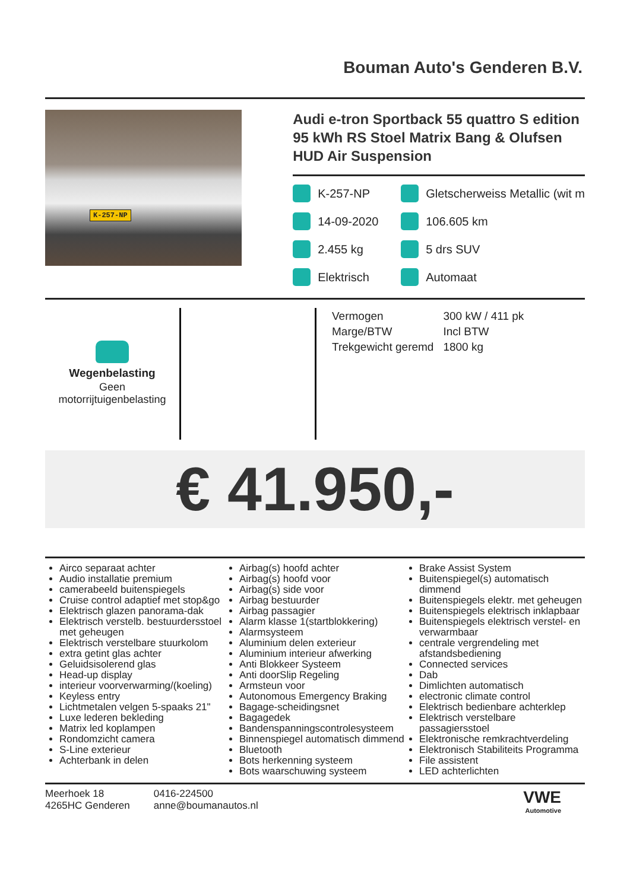Bouman Auto's Genderen B.V.
K-257-NP
Audi e-tron Sportback 55 quattro S edition 95 kWh RS Stoel Matrix Bang & Olufsen HUD Air Suspension
K-257-NP
Gletscherweiss Metallic (wit m
14-09-2020
106.605 km
2.455 kg
5 drs SUV
Elektrisch
Automaat
Wegenbelasting
Geen motorrijtuigenbelasting
| Vermogen | 300 kW / 411 pk |
| Marge/BTW | Incl BTW |
| Trekgewicht geremd | 1800 kg |
€ 41.950,-
Airco separaat achter
Audio installatie premium
camerabeeld buitenspiegels
Cruise control adaptief met stop&go
Elektrisch glazen panorama-dak
Elektrisch verstelb. bestuurdersstoel met geheugen
Elektrisch verstelbare stuurkolom
extra getint glas achter
Geluidsisolerend glas
Head-up display
interieur voorverwarming/(koeling)
Keyless entry
Lichtmetalen velgen 5-spaaks 21"
Luxe lederen bekleding
Matrix led koplampen
Rondomzicht camera
S-Line exterieur
Achterbank in delen
Airbag(s) hoofd achter
Airbag(s) hoofd voor
Airbag(s) side voor
Airbag bestuurder
Airbag passagier
Alarm klasse 1(startblokkering)
Alarmsysteem
Aluminium delen exterieur
Aluminium interieur afwerking
Anti Blokkeer Systeem
Anti doorSlip Regeling
Armsteun voor
Autonomous Emergency Braking
Bagage-scheidingsnet
Bagagedek
Bandenspanningscontrolesysteem
Binnenspiegel automatisch dimmend
Bluetooth
Bots herkenning systeem
Bots waarschuwing systeem
Brake Assist System
Buitenspiegel(s) automatisch dimmend
Buitenspiegels elektr. met geheugen
Buitenspiegels elektrisch inklapbaar
Buitenspiegels elektrisch verstel- en verwarmbaar
centrale vergrendeling met afstandsbediening
Connected services
Dab
Dimlichten automatisch
electronic climate control
Elektrisch bedienbare achterklep
Elektrisch verstelbare passagiersstoel
Elektronische remkrachtverdeling
Elektronisch Stabiliteits Programma
File assistent
LED achterlichten
Meerhoek 18
4265HC Genderen
0416-224500
anne@boumanautos.nl
VWE
Automotive